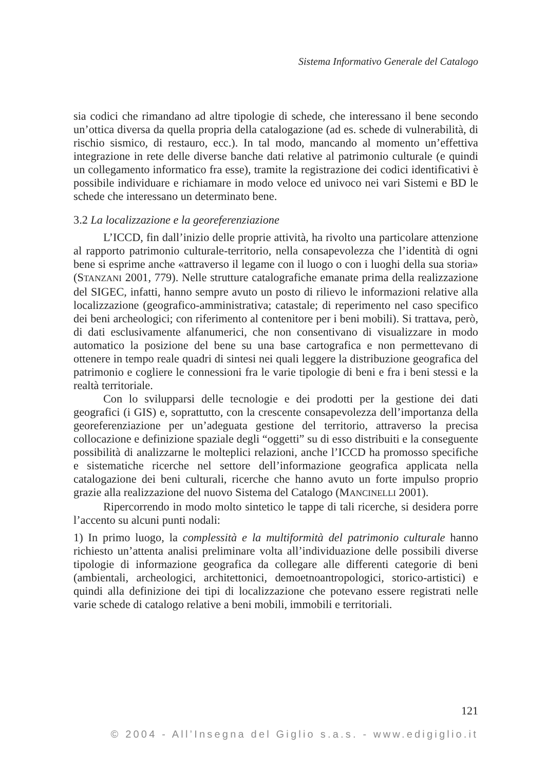Sistema Informativo Generale del Catalogo
sia codici che rimandano ad altre tipologie di schede, che interessano il bene secondo un’ottica diversa da quella propria della catalogazione (ad es. schede di vulnerabilità, di rischio sismico, di restauro, ecc.). In tal modo, mancando al momento un’effettiva integrazione in rete delle diverse banche dati relative al patrimonio culturale (e quindi un collegamento informatico fra esse), tramite la registrazione dei codici identificativi è possibile individuare e richiamare in modo veloce ed univoco nei vari Sistemi e BD le schede che interessano un determinato bene.
3.2 La localizzazione e la georeferenziazione
L’ICCD, fin dall’inizio delle proprie attività, ha rivolto una particolare attenzione al rapporto patrimonio culturale-territorio, nella consapevolezza che l’identità di ogni bene si esprime anche «attraverso il legame con il luogo o con i luoghi della sua storia» (STANZANI 2001, 779). Nelle strutture catalografiche emanate prima della realizzazione del SIGEC, infatti, hanno sempre avuto un posto di rilievo le informazioni relative alla localizzazione (geografico-amministrativa; catastale; di reperimento nel caso specifico dei beni archeologici; con riferimento al contenitore per i beni mobili). Si trattava, però, di dati esclusivamente alfanumerici, che non consentivano di visualizzare in modo automatico la posizione del bene su una base cartografica e non permettevano di ottenere in tempo reale quadri di sintesi nei quali leggere la distribuzione geografica del patrimonio e cogliere le connessioni fra le varie tipologie di beni e fra i beni stessi e la realtà territoriale.
Con lo svilupparsi delle tecnologie e dei prodotti per la gestione dei dati geografici (i GIS) e, soprattutto, con la crescente consapevolezza dell’importanza della georeferenziazione per un’adeguata gestione del territorio, attraverso la precisa collocazione e definizione spaziale degli “oggetti” su di esso distribuiti e la conseguente possibilità di analizzarne le molteplici relazioni, anche l’ICCD ha promosso specifiche e sistematiche ricerche nel settore dell’informazione geografica applicata nella catalogazione dei beni culturali, ricerche che hanno avuto un forte impulso proprio grazie alla realizzazione del nuovo Sistema del Catalogo (MANCINELLI 2001).
Ripercorrendo in modo molto sintetico le tappe di tali ricerche, si desidera porre l’accento su alcuni punti nodali:
1) In primo luogo, la complessità e la multiformità del patrimonio culturale hanno richiesto un’attenta analisi preliminare volta all’individuazione delle possibili diverse tipologie di informazione geografica da collegare alle differenti categorie di beni (ambientali, archeologici, architettonici, demoetnoantropologici, storico-artistici) e quindi alla definizione dei tipi di localizzazione che potevano essere registrati nelle varie schede di catalogo relative a beni mobili, immobili e territoriali.
121
© 2004 - All’Insegna del Giglio s.a.s. - www.edigiglio.it